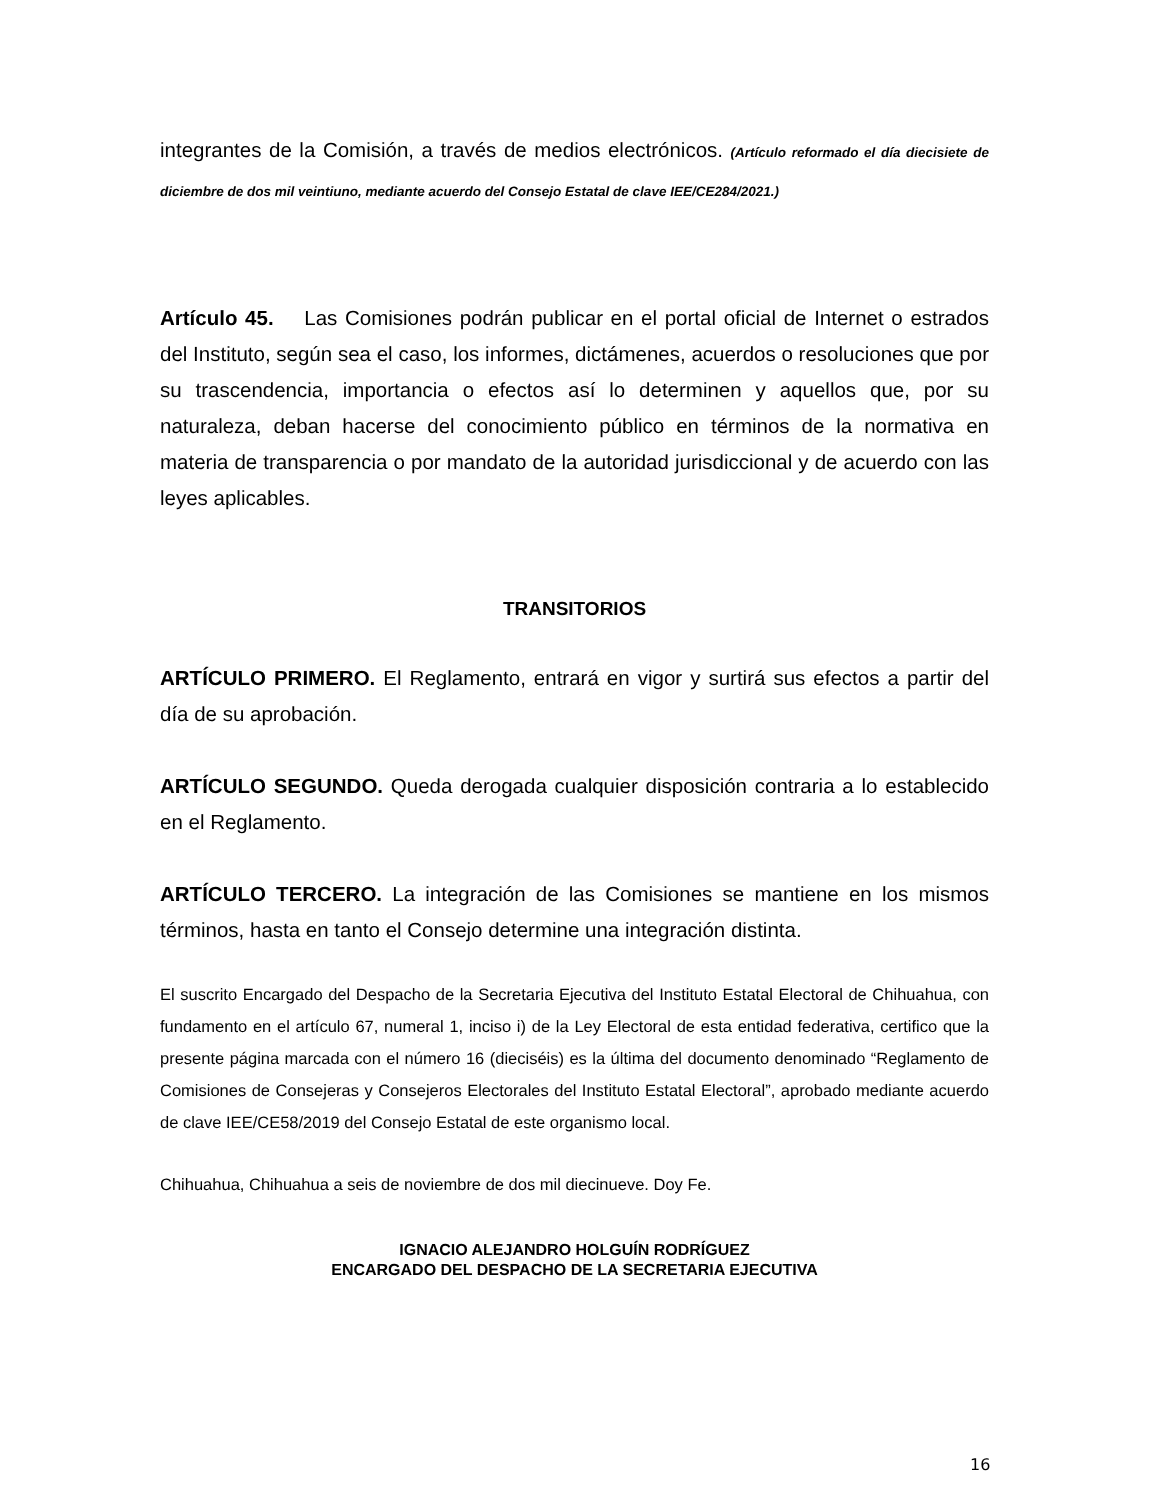integrantes de la Comisión, a través de medios electrónicos. (Artículo reformado el día diecisiete de diciembre de dos mil veintiuno, mediante acuerdo del Consejo Estatal de clave IEE/CE284/2021.)
Artículo 45. Las Comisiones podrán publicar en el portal oficial de Internet o estrados del Instituto, según sea el caso, los informes, dictámenes, acuerdos o resoluciones que por su trascendencia, importancia o efectos así lo determinen y aquellos que, por su naturaleza, deban hacerse del conocimiento público en términos de la normativa en materia de transparencia o por mandato de la autoridad jurisdiccional y de acuerdo con las leyes aplicables.
TRANSITORIOS
ARTÍCULO PRIMERO. El Reglamento, entrará en vigor y surtirá sus efectos a partir del día de su aprobación.
ARTÍCULO SEGUNDO. Queda derogada cualquier disposición contraria a lo establecido en el Reglamento.
ARTÍCULO TERCERO. La integración de las Comisiones se mantiene en los mismos términos, hasta en tanto el Consejo determine una integración distinta.
El suscrito Encargado del Despacho de la Secretaria Ejecutiva del Instituto Estatal Electoral de Chihuahua, con fundamento en el artículo 67, numeral 1, inciso i) de la Ley Electoral de esta entidad federativa, certifico que la presente página marcada con el número 16 (dieciséis) es la última del documento denominado “Reglamento de Comisiones de Consejeras y Consejeros Electorales del Instituto Estatal Electoral”, aprobado mediante acuerdo de clave IEE/CE58/2019 del Consejo Estatal de este organismo local.
Chihuahua, Chihuahua a seis de noviembre de dos mil diecinueve. Doy Fe.
IGNACIO ALEJANDRO HOLGUÍN RODRÍGUEZ
ENCARGADO DEL DESPACHO DE LA SECRETARIA EJECUTIVA
16